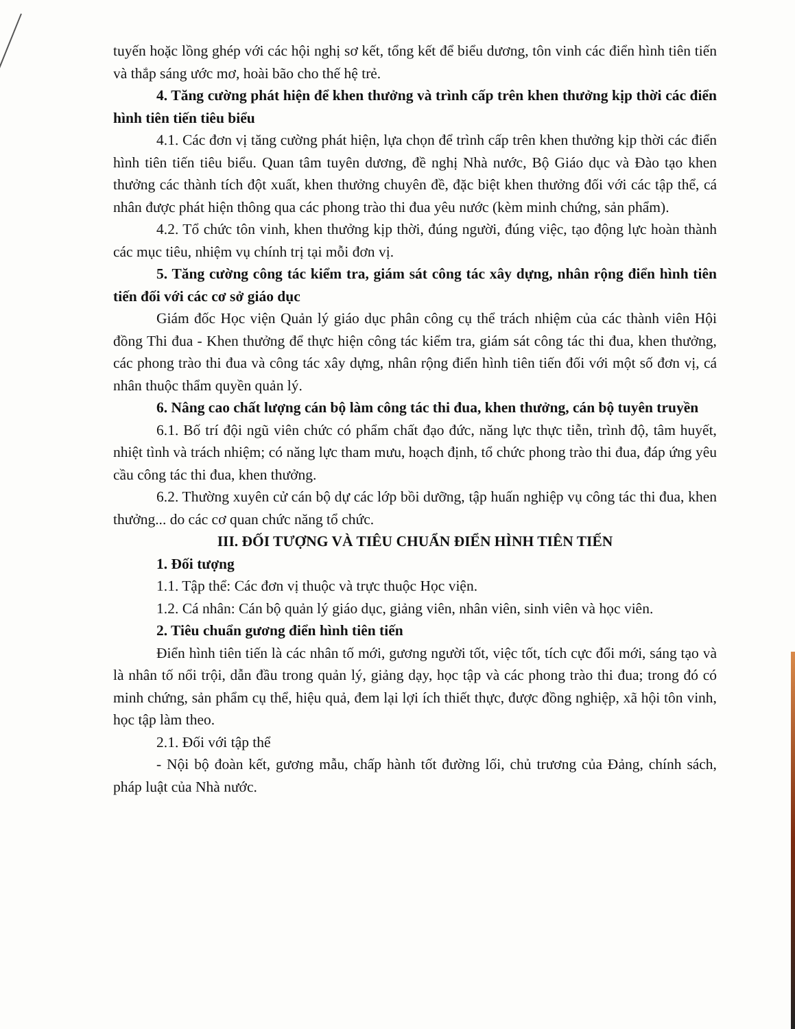tuyến hoặc lồng ghép với các hội nghị sơ kết, tổng kết để biểu dương, tôn vinh các điển hình tiên tiến và thắp sáng ước mơ, hoài bão cho thế hệ trẻ.
4. Tăng cường phát hiện để khen thưởng và trình cấp trên khen thưởng kịp thời các điển hình tiên tiến tiêu biểu
4.1. Các đơn vị tăng cường phát hiện, lựa chọn để trình cấp trên khen thưởng kịp thời các điển hình tiên tiến tiêu biểu. Quan tâm tuyên dương, đề nghị Nhà nước, Bộ Giáo dục và Đào tạo khen thưởng các thành tích đột xuất, khen thưởng chuyên đề, đặc biệt khen thưởng đối với các tập thể, cá nhân được phát hiện thông qua các phong trào thi đua yêu nước (kèm minh chứng, sản phẩm).
4.2. Tổ chức tôn vinh, khen thưởng kịp thời, đúng người, đúng việc, tạo động lực hoàn thành các mục tiêu, nhiệm vụ chính trị tại mỗi đơn vị.
5. Tăng cường công tác kiểm tra, giám sát công tác xây dựng, nhân rộng điển hình tiên tiến đối với các cơ sở giáo dục
Giám đốc Học viện Quản lý giáo dục phân công cụ thể trách nhiệm của các thành viên Hội đồng Thi đua - Khen thưởng để thực hiện công tác kiểm tra, giám sát công tác thi đua, khen thưởng, các phong trào thi đua và công tác xây dựng, nhân rộng điển hình tiên tiến đối với một số đơn vị, cá nhân thuộc thẩm quyền quản lý.
6. Nâng cao chất lượng cán bộ làm công tác thi đua, khen thưởng, cán bộ tuyên truyền
6.1. Bố trí đội ngũ viên chức có phẩm chất đạo đức, năng lực thực tiễn, trình độ, tâm huyết, nhiệt tình và trách nhiệm; có năng lực tham mưu, hoạch định, tổ chức phong trào thi đua, đáp ứng yêu cầu công tác thi đua, khen thưởng.
6.2. Thường xuyên cử cán bộ dự các lớp bồi dưỡng, tập huấn nghiệp vụ công tác thi đua, khen thưởng... do các cơ quan chức năng tổ chức.
III. ĐỐI TƯỢNG VÀ TIÊU CHUẨN ĐIỂN HÌNH TIÊN TIẾN
1. Đối tượng
1.1. Tập thể: Các đơn vị thuộc và trực thuộc Học viện.
1.2. Cá nhân: Cán bộ quản lý giáo dục, giảng viên, nhân viên, sinh viên và học viên.
2. Tiêu chuẩn gương điển hình tiên tiến
Điển hình tiên tiến là các nhân tố mới, gương người tốt, việc tốt, tích cực đổi mới, sáng tạo và là nhân tố nổi trội, dẫn đầu trong quản lý, giảng dạy, học tập và các phong trào thi đua; trong đó có minh chứng, sản phẩm cụ thể, hiệu quả, đem lại lợi ích thiết thực, được đồng nghiệp, xã hội tôn vinh, học tập làm theo.
2.1. Đối với tập thể
- Nội bộ đoàn kết, gương mẫu, chấp hành tốt đường lối, chủ trương của Đảng, chính sách, pháp luật của Nhà nước.